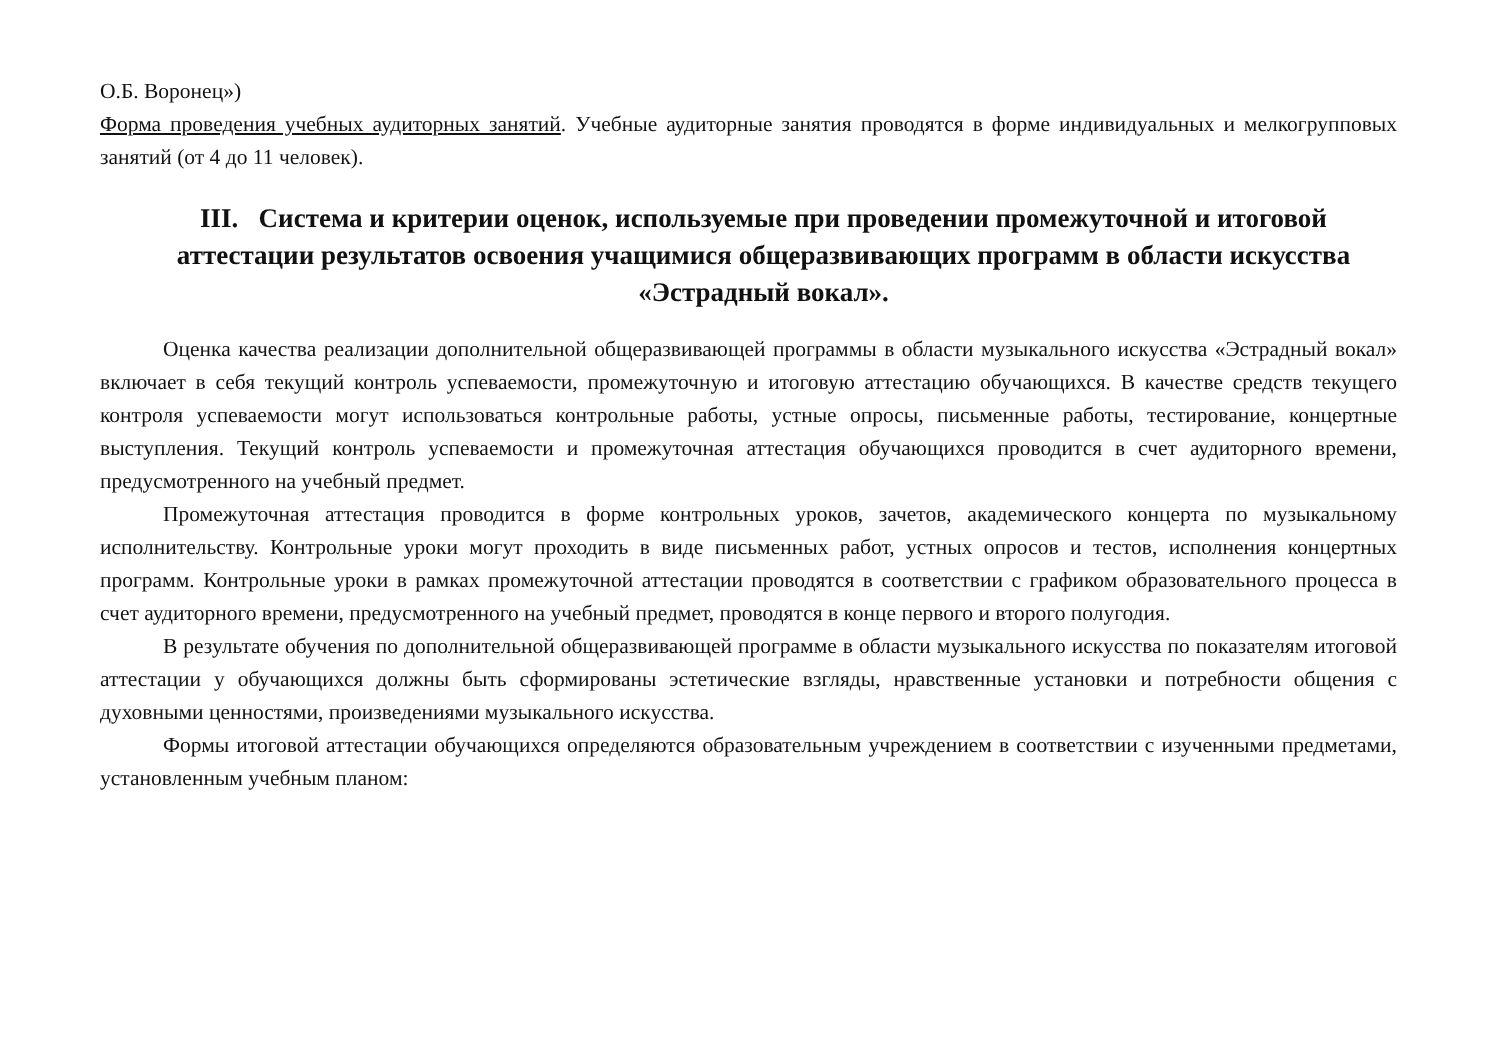О.Б. Воронец»)
Форма проведения учебных аудиторных занятий. Учебные аудиторные занятия проводятся в форме индивидуальных и мелкогрупповых занятий (от 4 до 11 человек).
III. Система и критерии оценок, используемые при проведении промежуточной и итоговой аттестации результатов освоения учащимися общеразвивающих программ в области искусства «Эстрадный вокал».
Оценка качества реализации дополнительной общеразвивающей программы в области музыкального искусства «Эстрадный вокал» включает в себя текущий контроль успеваемости, промежуточную и итоговую аттестацию обучающихся. В качестве средств текущего контроля успеваемости могут использоваться контрольные работы, устные опросы, письменные работы, тестирование, концертные выступления. Текущий контроль успеваемости и промежуточная аттестация обучающихся проводится в счет аудиторного времени, предусмотренного на учебный предмет.
Промежуточная аттестация проводится в форме контрольных уроков, зачетов, академического концерта по музыкальному исполнительству. Контрольные уроки могут проходить в виде письменных работ, устных опросов и тестов, исполнения концертных программ. Контрольные уроки в рамках промежуточной аттестации проводятся в соответствии с графиком образовательного процесса в счет аудиторного времени, предусмотренного на учебный предмет, проводятся в конце первого и второго полугодия.
В результате обучения по дополнительной общеразвивающей программе в области музыкального искусства по показателям итоговой аттестации у обучающихся должны быть сформированы эстетические взгляды, нравственные установки и потребности общения с духовными ценностями, произведениями музыкального искусства.
Формы итоговой аттестации обучающихся определяются образовательным учреждением в соответствии с изученными предметами, установленным учебным планом: